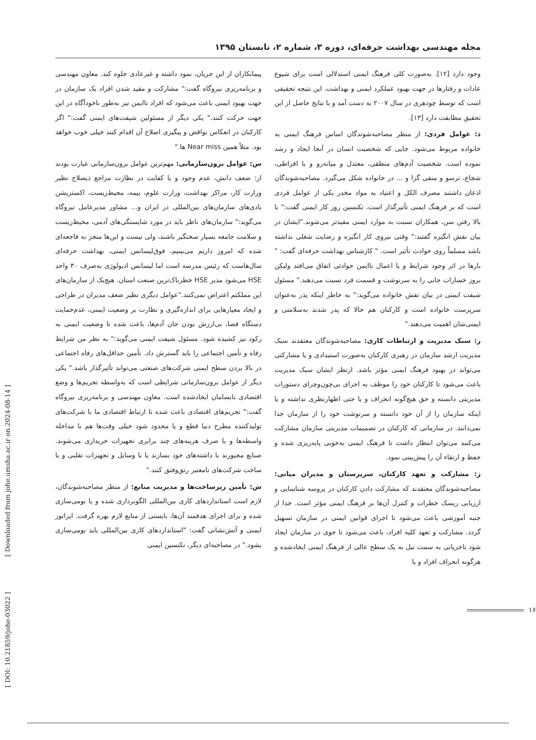مجله مهندسی بهداشت حرفه‌ای، دوره ۳، شماره ۲، تابستان ۱۳۹۵
وجود دارد [۱۲]. به‌صورت کلی فرهنگ ایمنی استدلالی است برای شیوع عادات و رفتارها در جهت بهبود عملکرد ایمنی و بهداشت. این نتیجه تحقیقی است که توسط چودهری در سال ۲۰۰۷ به دست آمد و با نتایج حاصل از این تحقیق مطابقت دارد [۱۳].
ذ: عوامل فردی: از منظر مصاحبه‌شوندگان اساس فرهنگ ایمنی به خانواده مربوط می‌شود. جایی که شخصیت انسان در آنجا ایجاد و رشد نموده است. شخصیت آدم‌های منطقی، معتدل و میانه‌رو و یا افراطی، شجاع، ترسو و منفی گرا و ... در خانواده شکل می‌گیرد. مصاحبه‌شوندگان اذعان داشتند مصرف الکل و اعتیاد به مواد مخدر یکی از عوامل فردی است که بر فرهنگ ایمنی تأثیرگذار است. تکنسین روز کار ایمنی گفت:" با بالا رفتن سن، همکاران نسبت به موارد ایمنی مقیدتر می‌شوند."ایشان در بیان نقش انگیزه گفتند:" وقتی نیروی کار انگیزه و رضایت شغلی نداشته باشد مسلماً روی حوادث تأثیر است. " کارشناس بهداشت حرفه‌ای گفت: " بارها در اثر وجود شرایط و یا اعمال ناایمن حوادثی اتفاق می‌افتد ولیکن بروز خسارات جانی را به سرنوشت و قسمت فرد نسبت می‌دهند." مسئول شیفت ایمنی در بیان نقش خانواده می‌گوید:" به خاطر اینکه پدر به‌عنوان سرپرست خانواده است و کارکنان هم حالا که پدر شدند به‌سلامتی و ایمنی‌شان اهمیت می‌دهند."
ر: سبک مدیریت و ارتباطات کاری: مصاحبه‌شوندگان معتقدند سبک مدیریت ارشد سازمان در رهبری کارکنان به‌صورت استبدادی و یا مشارکتی می‌تواند در بهبود فرهنگ ایمنی مؤثر باشد. ازنظر ایشان سبک مدیریت باعث می‌شود تا کارکنان خود را موظف به اجرای بی‌چون‌وچرای دستورات مدیریتی دانسته و حق هیچ‌گونه انحراف و یا حتی اظهارنظری نداشته و یا اینکه سازمان را از آن خود دانسته و سرنوشت خود را از سازمان جدا نمی‌دانند. در سازمانی که کارکنان در تصمیمات مدیریتی سازمان مشارکت می‌کنند می‌توان انتظار داشت تا فرهنگ ایمنی به‌خوبی پایه‌ریزی شده و حفظ و ارتقاء آن را پیش‌بینی نمود.
ز: مشارکت و تعهد کارکنان، سرپرستان و مدیران میانی: مصاحبه‌شوندگان معتقدند که مشارکت دادن کارکنان در پروسه شناسایی و ارزیابی ریسک خطرات و کنترل آن‌ها بر فرهنگ ایمنی مؤثر است. جدا از جنبه آموزشی باعث می‌شود تا اجرای قوانین ایمنی در سازمان تسهیل گردد. مشارکت و تعهد کلیه افراد، باعث می‌شود تا جوی در سازمان ایجاد شود تاجریانی به سمت نیل به یک سطح عالی از فرهنگ ایمنی ایجادشده و هرگونه انحراف افراد و یا
پیمانکاران از این جریان، نمود داشته و غیرعادی جلوه کند. معاون مهندسی و برنامه‌ریزی نیروگاه گفت:" مشارکت و مقید شدن افراد یک سازمان در جهت بهبود ایمنی باعث می‌شود که افراد ناایمن نیز به‌طور ناخودآگاه در این جهت حرکت کنند." یکی دیگر از مسئولین شیفت‌های ایمنی گفت:" اگر کارکنان در انعکاس نواقص و پیگیری اصلاح آن اقدام کنند خیلی خوب خواهد بود. مثلاً همین Near miss ها."
س: عوامل برون‌سازمانی: مهم‌ترین عوامل برون‌سازمانی عبارت بودند از: ضعف دانش، عدم وجود و یا کفایت در نظارت مراجع ذیصلاح نظیر وزارت کار، مراکز بهداشت، وزارت علوم، بیمه، محیط‌زیست، اکستریشن بادی‌های سازمان‌های بین‌المللی در ایران و... مشاور مدیرعامل نیروگاه می‌گوید:" سازمان‌های ناظر باید در مورد شایستگی‌های آدمی، محیط‌زیست و سلامت جامعه بسیار سختگیر باشند، ولی نیست و این‌ها منجر به فاجعه‌ای شده که امروز داریم می‌بینیم، فوق‌لیسانس ایمنی، بهداشت حرفه‌ای سال‌هاست که رئیس مدرسه است اما لیسانس ادیولوژی به‌صرف ۳۰ واحد HSE می‌شود مدیر HSE خطرناک‌ترین صنعت استان. هیچ‌یک از سازمان‌های این مملکتم اعتراض نمی‌کنند."عوامل دیگری نظیر ضعف مدیران در طراحی و ایجاد معیارهایی برای اندازه‌گیری و نظارت بر وضعیت ایمنی، عدم‌حمایت دستگاه قضا، بی‌ارزش بودن جان آدم‌ها، باعث شده تا وضعیت ایمنی به رکود نیز کشیده شود. مسئول شیفت ایمنی می‌گوید:" به نظر من شرایط رفاه و تأمین اجتماعی را باید گسترش داد. تأمین حداقل‌های رفاه اجتماعی در بالا بردن سطح ایمنی شرکت‌های صنعتی می‌تواند تأثیرگذار باشد." یکی دیگر از عوامل برون‌سازمانی شرایطی است که به‌واسطه تحریم‌ها و وضع اقتصادی نابسامان ایجادشده است. معاون مهندسی و برنامه‌ریزی نیروگاه گفت:" تحریم‌های اقتصادی باعث شده تا ارتباط اقتصادی ما با شرکت‌های تولیدکننده مطرح دنیا قطع و یا محدود شود خیلی وقت‌ها هم با مداخله واسطه‌ها و با صرف هزینه‌های چند برابری تجهیزات خریداری می‌شوند. صنایع مجبورند با داشته‌های خود بسازند یا با وسایل و تجهیزات تقلبی و یا ساخت شرکت‌های نامعتبر رتق‌وفتق کنند."
ش: تأمین زیرساخت‌ها و مدیریت منابع: از منظر مصاحبه‌شوندگان، لازم است استانداردهای کاری بین‌المللی الگوبرداری شده و یا بومی‌سازی شده و برای اجرای هدفمند آن‌ها، بایستی از منابع لازم بهره گرفت. اپراتور ایمنی و آتش‌نشانی گفت: "استانداردهای کاری بین‌المللی باید بومی‌سازی بشود." در مصاحبه‌ای دیگر، تکنسین ایمنی
[ Downloaded from johe.umsha.ac.ir on 2024-08-14 ]
[ DOI: 10.21859/johe-03022 ]
۱۶